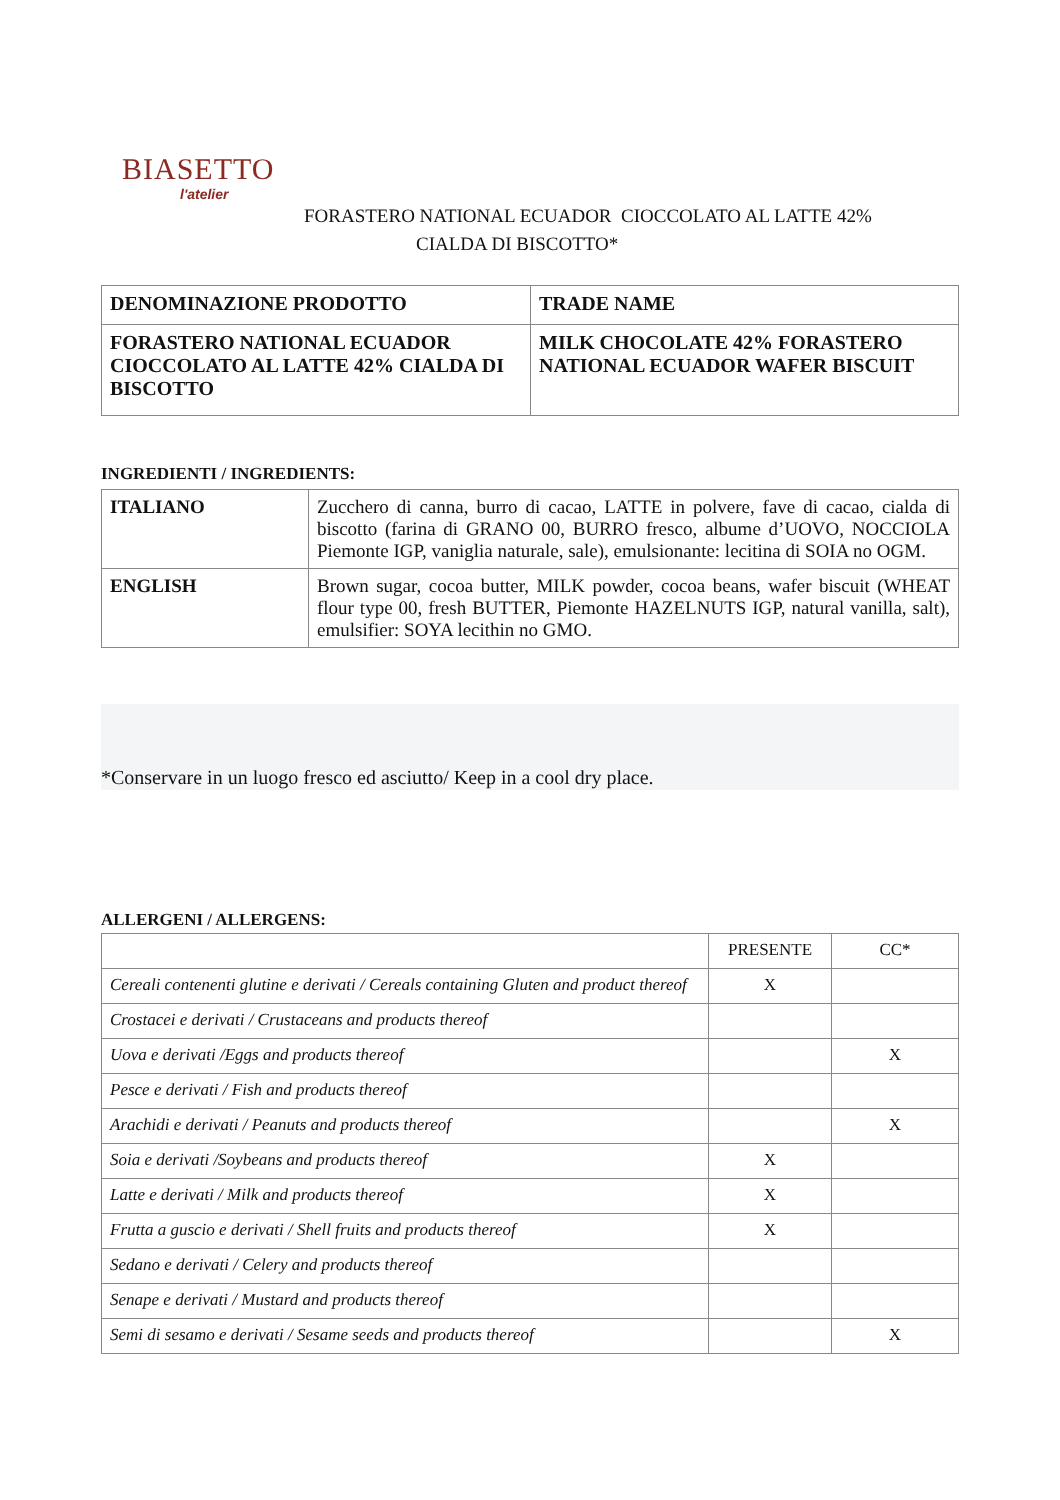BIASETTO
l'atelier
FORASTERO NATIONAL ECUADOR CIOCCOLATO AL LATTE 42%
CIALDA DI BISCOTTO*
| DENOMINAZIONE PRODOTTO | TRADE NAME |
| FORASTERO NATIONAL ECUADOR CIOCCOLATO AL LATTE 42% CIALDA DI BISCOTTO | MILK CHOCOLATE 42% FORASTERO NATIONAL ECUADOR WAFER BISCUIT |
INGREDIENTI / INGREDIENTS:
| ITALIANO | Zucchero di canna, burro di cacao, LATTE in polvere, fave di cacao, cialda di biscotto (farina di GRANO 00, BURRO fresco, albume d’UOVO, NOCCIOLA Piemonte IGP, vaniglia naturale, sale), emulsionante: lecitina di SOIA no OGM. |
| ENGLISH | Brown sugar, cocoa butter, MILK powder, cocoa beans, wafer biscuit (WHEAT flour type 00, fresh BUTTER, Piemonte HAZELNUTS IGP, natural vanilla, salt), emulsifier: SOYA lecithin no GMO. |
*Conservare in un luogo fresco ed asciutto/ Keep in a cool dry place.
ALLERGENI / ALLERGENS:
| | PRESENTE | CC* |
| Cereali contenenti glutine e derivati / Cereals containing Gluten and product thereof | X | |
| Crostacei e derivati / Crustaceans and products thereof | | |
| Uova e derivati /Eggs and products thereof | | X |
| Pesce e derivati / Fish and products thereof | | |
| Arachidi e derivati / Peanuts and products thereof | | X |
| Soia e derivati /Soybeans and products thereof | X | |
| Latte e derivati / Milk and products thereof | X | |
| Frutta a guscio e derivati / Shell fruits and products thereof | X | |
| Sedano e derivati / Celery and products thereof | | |
| Senape e derivati / Mustard and products thereof | | |
| Semi di sesamo e derivati / Sesame seeds and products thereof | | X |